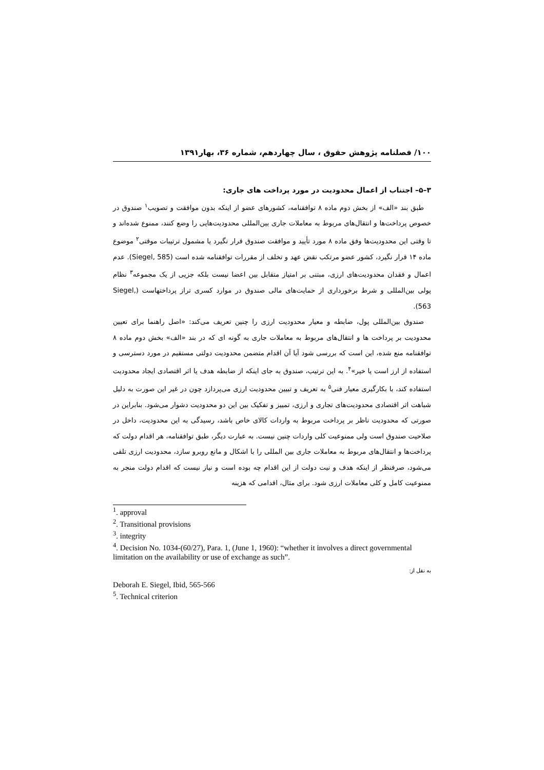۱۰۰/ فصلنامه پژوهش حقوق ، سال چهاردهم، شماره ۳۶، بهار۱۳۹۱
۳–۵– اجتناب از اعمال محدودیت در مورد پرداخت های جاری:
طبق بند «الف» از بخش دوم ماده ۸ توافقنامه، کشورهای عضو از اینکه بدون موافقت و تصویب<sup>۱</sup> صندوق در خصوص پرداخت‌ها و انتقال‌های مربوط به معاملات جاری بین‌المللی محدودیت‌هایی را وضع کنند، ممنوع شده‌اند و تا وقتی این محدودیت‌ها وفق ماده ۸ مورد تأیید و موافقت صندوق قرار نگیرد یا مشمول ترتیبات موقتی<sup>۲</sup> موضوع ماده ۱۴ قرار نگیرد، کشور عضو مرتکب نقض عهد و تخلف از مقررات توافقنامه شده است (Siegel, 585). عدم اعمال و فقدان محدودیت‌های ارزی، مبتنی بر امتیاز متقابل بین اعضا نیست بلکه جزیی از یک مجموعه<sup>۳</sup> نظام پولی بین‌المللی و شرط برخورداری از حمایت‌های مالی صندوق در موارد کسری تراز پرداختهاست (Siegel, 563).
صندوق بین‌المللی پول، ضابطه و معیار محدودیت ارزی را چنین تعریف می‌کند: «اصل راهنما برای تعیین محدودیت بر پرداخت ها و انتقال‌های مربوط به معاملات جاری به گونه ای که در بند «الف» بخش دوم ماده ۸ توافقنامه منع شده، این است که بررسی شود آیا آن اقدام متضمن محدودیت دولتی مستقیم در مورد دسترسی و استفاده از ارز است یا خیر»<sup>۴</sup>. به این ترتیب، صندوق به جای اینکه از ضابطه هدف یا اثر اقتصادی ایجاد محدودیت استفاده کند، با بکارگیری معیار فنی<sup>۵</sup> به تعریف و تبیین محدودیت ارزی می‌پردازد چون در غیر این صورت به دلیل شباهت اثر اقتصادی محدودیت‌های تجاری و ارزی، تمییز و تفکیک بین این دو محدودیت دشوار می‌شود. بنابراین در صورتی که محدودیت ناظر بر پرداخت مربوط به واردات کالای خاص باشد، رسیدگی به این محدودیت، داخل در صلاحیت صندوق است ولی ممنوعیت کلی واردات چنین نیست. به عبارت دیگر، طبق توافقنامه، هر اقدام دولت که پرداخت‌ها و انتقال‌های مربوط به معاملات جاری بین المللی را با اشکال و مانع روبرو سازد، محدودیت ارزی تلقی می‌شود، صرفنظر از اینکه هدف و نیت دولت از این اقدام چه بوده است و نیاز نیست که اقدام دولت منجر به ممنوعیت کامل و کلی معاملات ارزی شود. برای مثال، اقدامی که هزینه
<sup>1</sup>. approval
<sup>2</sup>. Transitional provisions
<sup>3</sup>. integrity
<sup>4</sup>. Decision No. 1034-(60/27), Para. 1, (June 1, 1960): “whether it involves a direct governmental limitation on the availability or use of exchange as such”.
به نقل از:
Deborah E. Siegel, Ibid, 565-566
<sup>5</sup>. Technical criterion